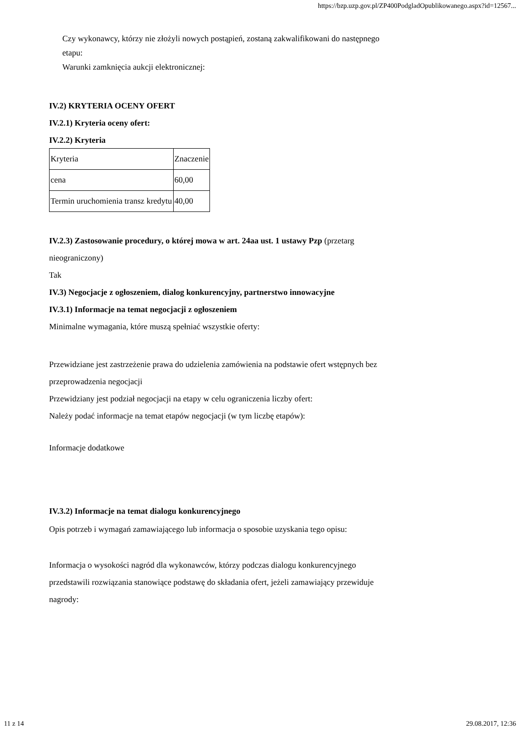https://bzp.uzp.gov.pl/ZP400PodgladOpublikowanego.aspx?id=12567...
Czy wykonawcy, którzy nie złożyli nowych postąpień, zostaną zakwalifikowani do następnego
etapu:
Warunki zamknięcia aukcji elektronicznej:
IV.2) KRYTERIA OCENY OFERT
IV.2.1) Kryteria oceny ofert:
IV.2.2) Kryteria
| Kryteria | Znaczenie |
| cena | 60,00 |
| Termin uruchomienia transz kredytu | 40,00 |
IV.2.3) Zastosowanie procedury, o której mowa w art. 24aa ust. 1 ustawy Pzp (przetarg
nieograniczony)
Tak
IV.3) Negocjacje z ogłoszeniem, dialog konkurencyjny, partnerstwo innowacyjne
IV.3.1) Informacje na temat negocjacji z ogłoszeniem
Minimalne wymagania, które muszą spełniać wszystkie oferty:
Przewidziane jest zastrzeżenie prawa do udzielenia zamówienia na podstawie ofert wstępnych bez
przeprowadzenia negocjacji
Przewidziany jest podział negocjacji na etapy w celu ograniczenia liczby ofert:
Należy podać informacje na temat etapów negocjacji (w tym liczbę etapów):
Informacje dodatkowe
IV.3.2) Informacje na temat dialogu konkurencyjnego
Opis potrzeb i wymagań zamawiającego lub informacja o sposobie uzyskania tego opisu:
Informacja o wysokości nagród dla wykonawców, którzy podczas dialogu konkurencyjnego
przedstawili rozwiązania stanowiące podstawę do składania ofert, jeżeli zamawiający przewiduje
nagrody:
11 z 14 29.08.2017, 12:36